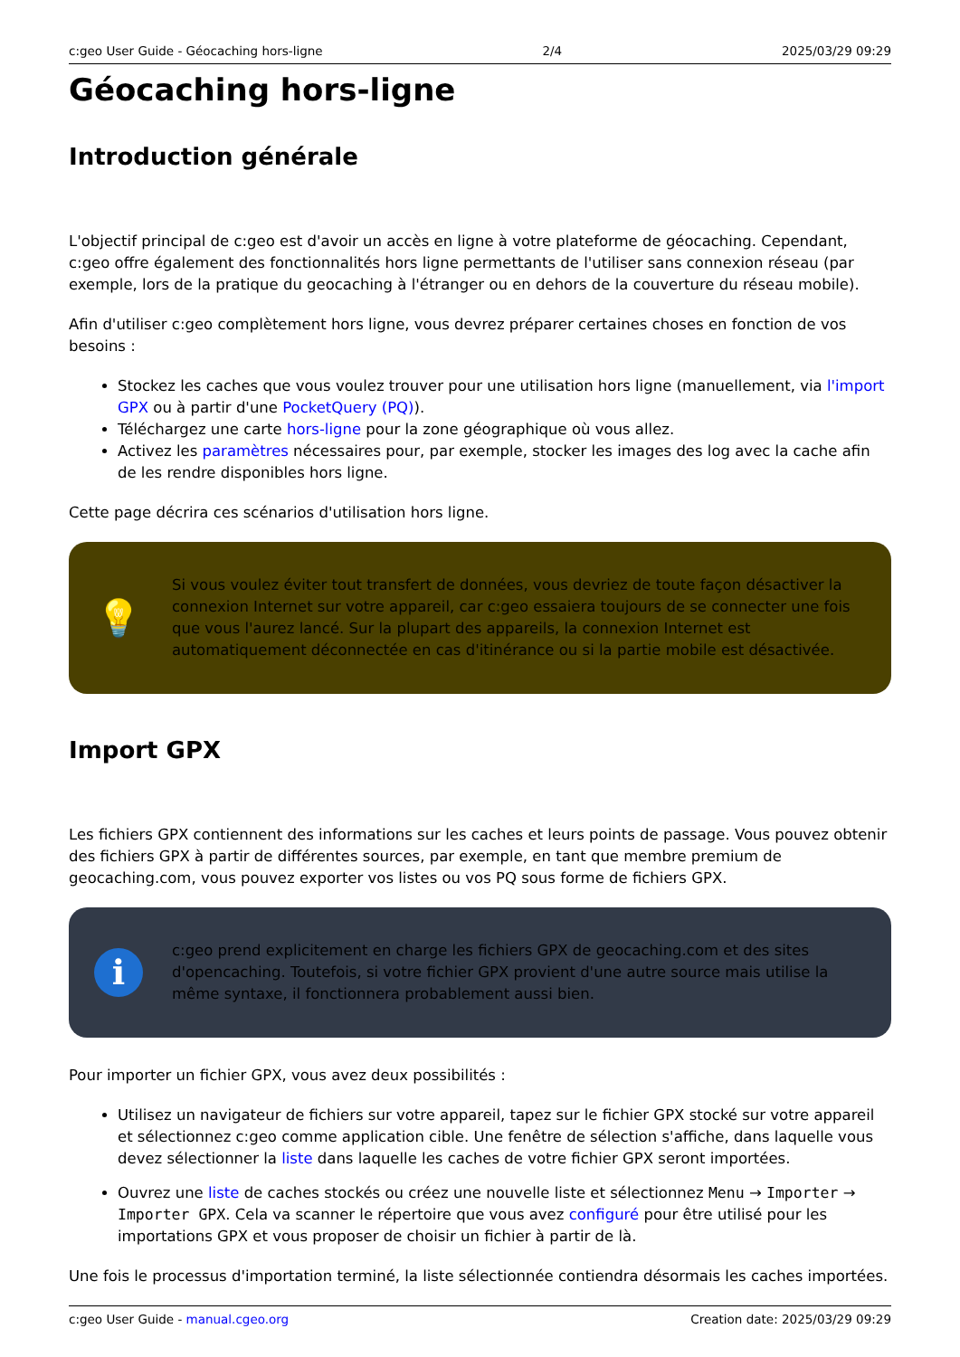c:geo User Guide - Géocaching hors-ligne 2/4 2025/03/29 09:29
Géocaching hors-ligne
Introduction générale
L'objectif principal de c:geo est d'avoir un accès en ligne à votre plateforme de géocaching. Cependant, c:geo offre également des fonctionnalités hors ligne permettants de l'utiliser sans connexion réseau (par exemple, lors de la pratique du geocaching à l'étranger ou en dehors de la couverture du réseau mobile).
Afin d'utiliser c:geo complètement hors ligne, vous devrez préparer certaines choses en fonction de vos besoins :
Stockez les caches que vous voulez trouver pour une utilisation hors ligne (manuellement, via l'import GPX ou à partir d'une PocketQuery (PQ)).
Téléchargez une carte hors-ligne pour la zone géographique où vous allez.
Activez les paramètres nécessaires pour, par exemple, stocker les images des log avec la cache afin de les rendre disponibles hors ligne.
Cette page décrira ces scénarios d'utilisation hors ligne.
💡
Si vous voulez éviter tout transfert de données, vous devriez de toute façon désactiver la connexion Internet sur votre appareil, car c:geo essaiera toujours de se connecter une fois que vous l'aurez lancé. Sur la plupart des appareils, la connexion Internet est automatiquement déconnectée en cas d'itinérance ou si la partie mobile est désactivée.
Import GPX
Les fichiers GPX contiennent des informations sur les caches et leurs points de passage. Vous pouvez obtenir des fichiers GPX à partir de différentes sources, par exemple, en tant que membre premium de geocaching.com, vous pouvez exporter vos listes ou vos PQ sous forme de fichiers GPX.
i
c:geo prend explicitement en charge les fichiers GPX de geocaching.com et des sites d'opencaching. Toutefois, si votre fichier GPX provient d'une autre source mais utilise la même syntaxe, il fonctionnera probablement aussi bien.
Pour importer un fichier GPX, vous avez deux possibilités :
Utilisez un navigateur de fichiers sur votre appareil, tapez sur le fichier GPX stocké sur votre appareil et sélectionnez c:geo comme application cible. Une fenêtre de sélection s'affiche, dans laquelle vous devez sélectionner la liste dans laquelle les caches de votre fichier GPX seront importées.
Ouvrez une liste de caches stockés ou créez une nouvelle liste et sélectionnez Menu → Importer → Importer GPX. Cela va scanner le répertoire que vous avez configuré pour être utilisé pour les importations GPX et vous proposer de choisir un fichier à partir de là.
Une fois le processus d'importation terminé, la liste sélectionnée contiendra désormais les caches importées.
c:geo User Guide - manual.cgeo.org Creation date: 2025/03/29 09:29